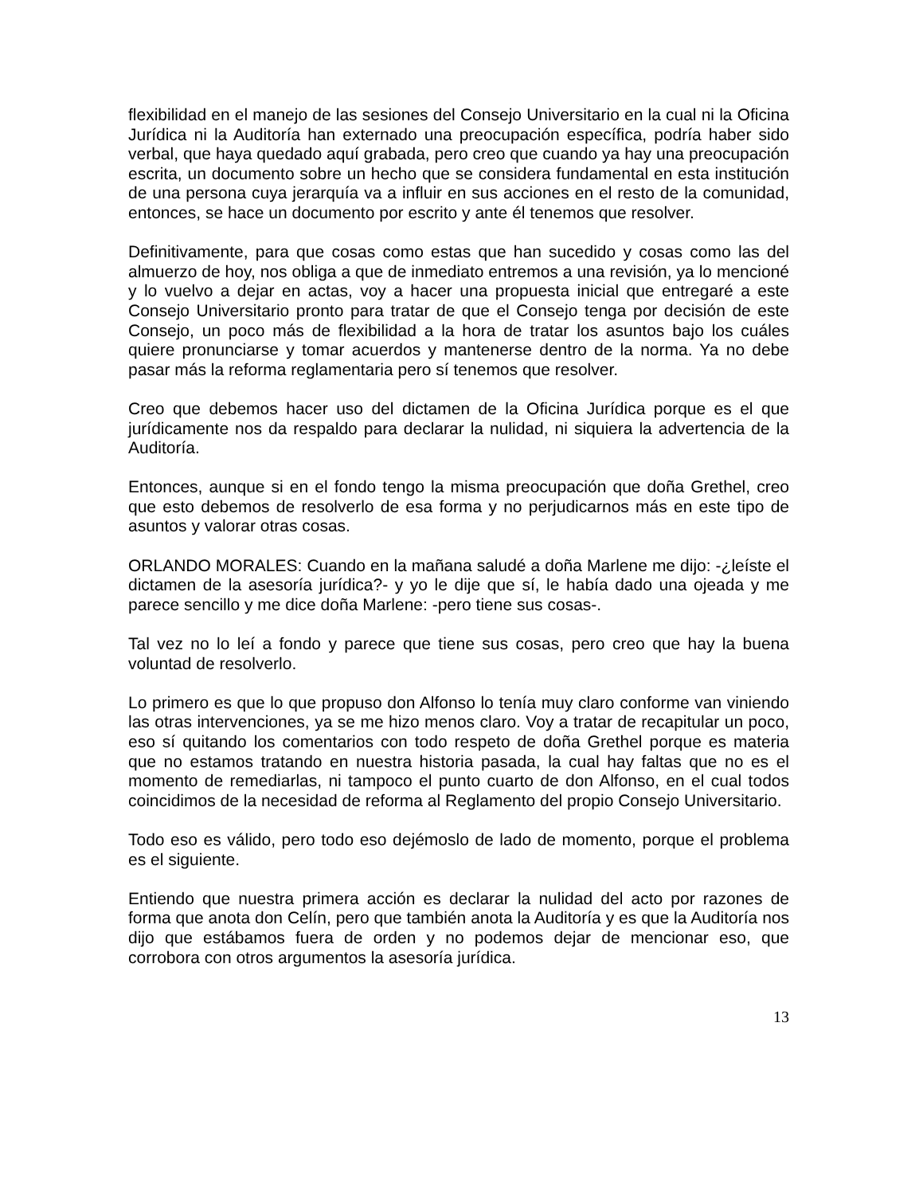flexibilidad en el manejo de las sesiones del Consejo Universitario en la cual ni la Oficina Jurídica ni la Auditoría han externado una preocupación específica, podría haber sido verbal, que haya quedado aquí grabada, pero creo que cuando ya hay una preocupación escrita, un documento sobre un hecho que se considera fundamental en esta institución de una persona cuya jerarquía va a influir en sus acciones en el resto de la comunidad, entonces, se hace un documento por escrito y ante él tenemos que resolver.
Definitivamente, para que cosas como estas que han sucedido y cosas como las del almuerzo de hoy, nos obliga a que de inmediato entremos a una revisión, ya lo mencioné y lo vuelvo a dejar en actas, voy a hacer una propuesta inicial que entregaré a este Consejo Universitario pronto para tratar de que el Consejo tenga por decisión de este Consejo, un poco más de flexibilidad a la hora de tratar los asuntos bajo los cuáles quiere pronunciarse y tomar acuerdos y mantenerse dentro de la norma. Ya no debe pasar más la reforma reglamentaria pero sí tenemos que resolver.
Creo que debemos hacer uso del dictamen de la Oficina Jurídica porque es el que jurídicamente nos da respaldo para declarar la nulidad, ni siquiera la advertencia de la Auditoría.
Entonces, aunque si en el fondo tengo la misma preocupación que doña Grethel, creo que esto debemos de resolverlo de esa forma y no perjudicarnos más en este tipo de asuntos y valorar otras cosas.
ORLANDO MORALES: Cuando en la mañana saludé a doña Marlene me dijo: -¿leíste el dictamen de la asesoría jurídica?- y yo le dije que sí, le había dado una ojeada y me parece sencillo y me dice doña Marlene: -pero tiene sus cosas-.
Tal vez no lo leí a fondo y parece que tiene sus cosas, pero creo que hay la buena voluntad de resolverlo.
Lo primero es que lo que propuso don Alfonso lo tenía muy claro conforme van viniendo las otras intervenciones, ya se me hizo menos claro. Voy a tratar de recapitular un poco, eso sí quitando los comentarios con todo respeto de doña Grethel porque es materia que no estamos tratando en nuestra historia pasada, la cual hay faltas que no es el momento de remediarlas, ni tampoco el punto cuarto de don Alfonso, en el cual todos coincidimos de la necesidad de reforma al Reglamento del propio Consejo Universitario.
Todo eso es válido, pero todo eso dejémoslo de lado de momento, porque el problema es el siguiente.
Entiendo que nuestra primera acción es declarar la nulidad del acto por razones de forma que anota don Celín, pero que también anota la Auditoría y es que la Auditoría nos dijo que estábamos fuera de orden y no podemos dejar de mencionar eso, que corrobora con otros argumentos la asesoría jurídica.
13